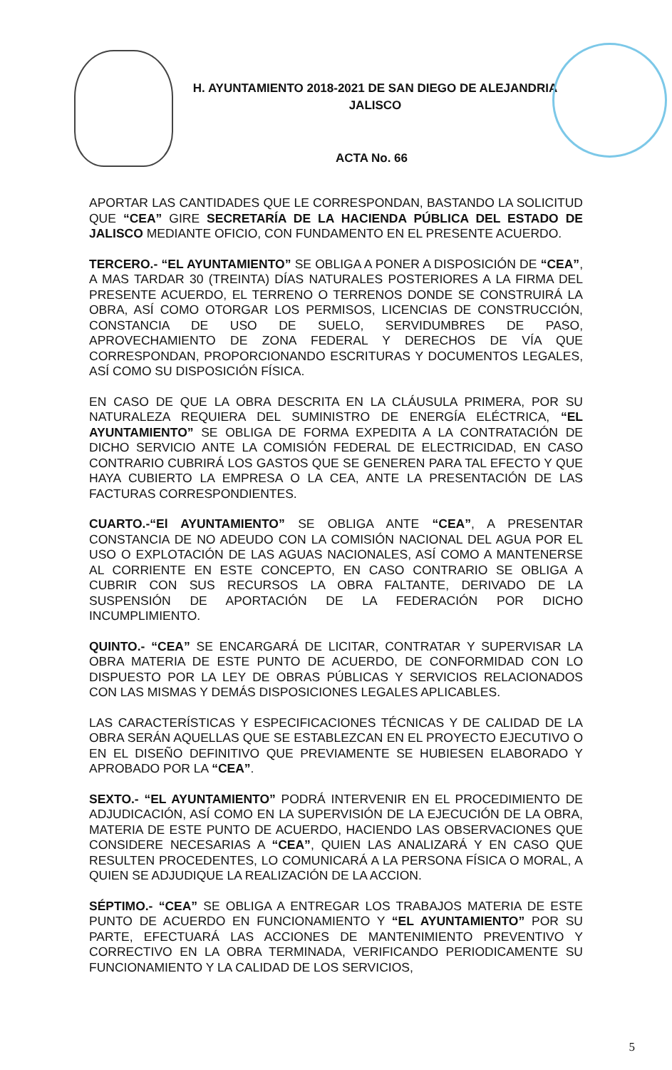H. AYUNTAMIENTO 2018-2021 DE SAN DIEGO DE ALEJANDRIA
JALISCO
ACTA No. 66
APORTAR LAS CANTIDADES QUE LE CORRESPONDAN, BASTANDO LA SOLICITUD QUE “CEA” GIRE SECRETARÍA DE LA HACIENDA PÚBLICA DEL ESTADO DE JALISCO MEDIANTE OFICIO, CON FUNDAMENTO EN EL PRESENTE ACUERDO.
TERCERO.- “EL AYUNTAMIENTO” SE OBLIGA A PONER A DISPOSICIÓN DE “CEA”, A MAS TARDAR 30 (TREINTA) DÍAS NATURALES POSTERIORES A LA FIRMA DEL PRESENTE ACUERDO, EL TERRENO O TERRENOS DONDE SE CONSTRUIRÁ LA OBRA, ASÍ COMO OTORGAR LOS PERMISOS, LICENCIAS DE CONSTRUCCIÓN, CONSTANCIA DE USO DE SUELO, SERVIDUMBRES DE PASO, APROVECHAMIENTO DE ZONA FEDERAL Y DERECHOS DE VÍA QUE CORRESPONDAN, PROPORCIONANDO ESCRITURAS Y DOCUMENTOS LEGALES, ASÍ COMO SU DISPOSICIÓN FÍSICA.
EN CASO DE QUE LA OBRA DESCRITA EN LA CLÁUSULA PRIMERA, POR SU NATURALEZA REQUIERA DEL SUMINISTRO DE ENERGÍA ELÉCTRICA, “EL AYUNTAMIENTO” SE OBLIGA DE FORMA EXPEDITA A LA CONTRATACIÓN DE DICHO SERVICIO ANTE LA COMISIÓN FEDERAL DE ELECTRICIDAD, EN CASO CONTRARIO CUBRIRÁ LOS GASTOS QUE SE GENEREN PARA TAL EFECTO Y QUE HAYA CUBIERTO LA EMPRESA O LA CEA, ANTE LA PRESENTACIÓN DE LAS FACTURAS CORRESPONDIENTES.
CUARTO.-“El AYUNTAMIENTO” SE OBLIGA ANTE “CEA”, A PRESENTAR CONSTANCIA DE NO ADEUDO CON LA COMISIÓN NACIONAL DEL AGUA POR EL USO O EXPLOTACIÓN DE LAS AGUAS NACIONALES, ASÍ COMO A MANTENERSE AL CORRIENTE EN ESTE CONCEPTO, EN CASO CONTRARIO SE OBLIGA A CUBRIR CON SUS RECURSOS LA OBRA FALTANTE, DERIVADO DE LA SUSPENSIÓN DE APORTACIÓN DE LA FEDERACIÓN POR DICHO INCUMPLIMIENTO.
QUINTO.- “CEA” SE ENCARGARÁ DE LICITAR, CONTRATAR Y SUPERVISAR LA OBRA MATERIA DE ESTE PUNTO DE ACUERDO, DE CONFORMIDAD CON LO DISPUESTO POR LA LEY DE OBRAS PÚBLICAS Y SERVICIOS RELACIONADOS CON LAS MISMAS Y DEMÁS DISPOSICIONES LEGALES APLICABLES.
LAS CARACTERÍSTICAS Y ESPECIFICACIONES TÉCNICAS Y DE CALIDAD DE LA OBRA SERÁN AQUELLAS QUE SE ESTABLEZCAN EN EL PROYECTO EJECUTIVO O EN EL DISEÑO DEFINITIVO QUE PREVIAMENTE SE HUBIESEN ELABORADO Y APROBADO POR LA “CEA”.
SEXTO.- “EL AYUNTAMIENTO” PODRÁ INTERVENIR EN EL PROCEDIMIENTO DE ADJUDICACIÓN, ASÍ COMO EN LA SUPERVISIÓN DE LA EJECUCIÓN DE LA OBRA, MATERIA DE ESTE PUNTO DE ACUERDO, HACIENDO LAS OBSERVACIONES QUE CONSIDERE NECESARIAS A “CEA”, QUIEN LAS ANALIZARÁ Y EN CASO QUE RESULTEN PROCEDENTES, LO COMUNICARÁ A LA PERSONA FÍSICA O MORAL, A QUIEN SE ADJUDIQUE LA REALIZACIÓN DE LA ACCION.
SÉPTIMO.- “CEA” SE OBLIGA A ENTREGAR LOS TRABAJOS MATERIA DE ESTE PUNTO DE ACUERDO EN FUNCIONAMIENTO Y “EL AYUNTAMIENTO” POR SU PARTE, EFECTUARÁ LAS ACCIONES DE MANTENIMIENTO PREVENTIVO Y CORRECTIVO EN LA OBRA TERMINADA, VERIFICANDO PERIODICAMENTE SU FUNCIONAMIENTO Y LA CALIDAD DE LOS SERVICIOS,
5